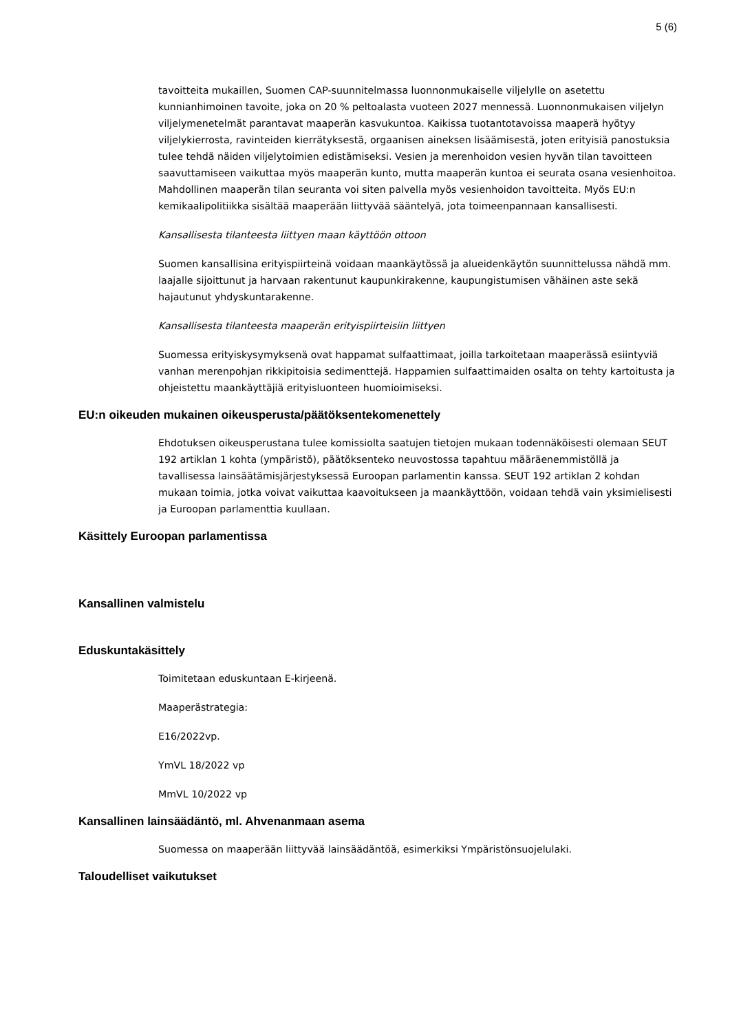5 (6)
tavoitteita mukaillen, Suomen CAP-suunnitelmassa luonnonmukaiselle viljelylle on asetettu kunnianhimoinen tavoite, joka on 20 % peltoalasta vuoteen 2027 mennessä. Luonnonmukaisen viljelyn viljelymenetelmät parantavat maaperän kasvukuntoa. Kaikissa tuotantotavoissa maaperä hyötyy viljelykierrosta, ravinteiden kierrätyksestä, orgaanisen aineksen lisäämisestä, joten erityisiä panostuksia tulee tehdä näiden viljelytoimien edistämiseksi. Vesien ja merenhoidon vesien hyvän tilan tavoitteen saavuttamiseen vaikuttaa myös maaperän kunto, mutta maaperän kuntoa ei seurata osana vesienhoitoa. Mahdollinen maaperän tilan seuranta voi siten palvella myös vesienhoidon tavoitteita. Myös EU:n kemikaalipolitiikka sisältää maaperään liittyvää sääntelyä, jota toimeenpannaan kansallisesti.
Kansallisesta tilanteesta liittyen maan käyttöön ottoon
Suomen kansallisina erityispiirteinä voidaan maankäytössä ja alueidenkäytön suunnittelussa nähdä mm. laajalle sijoittunut ja harvaan rakentunut kaupunkirakenne, kaupungistumisen vähäinen aste sekä hajautunut yhdyskuntarakenne.
Kansallisesta tilanteesta maaperän erityispiirteisiin liittyen
Suomessa erityiskysymyksenä ovat happamat sulfaattimaat, joilla tarkoitetaan maaperässä esiintyviä vanhan merenpohjan rikkipitoisia sedimenttejä. Happamien sulfaattimaiden osalta on tehty kartoitusta ja ohjeistettu maankäyttäjiä erityisluonteen huomioimiseksi.
EU:n oikeuden mukainen oikeusperusta/päätöksentekomenettely
Ehdotuksen oikeusperustana tulee komissiolta saatujen tietojen mukaan todennäköisesti olemaan SEUT 192 artiklan 1 kohta (ympäristö), päätöksenteko neuvostossa tapahtuu määräenemmistöllä ja tavallisessa lainsäätämisjärjestyksessä Euroopan parlamentin kanssa. SEUT 192 artiklan 2 kohdan mukaan toimia, jotka voivat vaikuttaa kaavoitukseen ja maankäyttöön, voidaan tehdä vain yksimielisesti ja Euroopan parlamenttia kuullaan.
Käsittely Euroopan parlamentissa
Kansallinen valmistelu
Eduskuntakäsittely
Toimitetaan eduskuntaan E-kirjeenä.
Maaperästrategia:
E16/2022vp.
YmVL 18/2022 vp
MmVL 10/2022 vp
Kansallinen lainsäädäntö, ml. Ahvenanmaan asema
Suomessa on maaperään liittyvää lainsäädäntöä, esimerkiksi Ympäristönsuojelulaki.
Taloudelliset vaikutukset